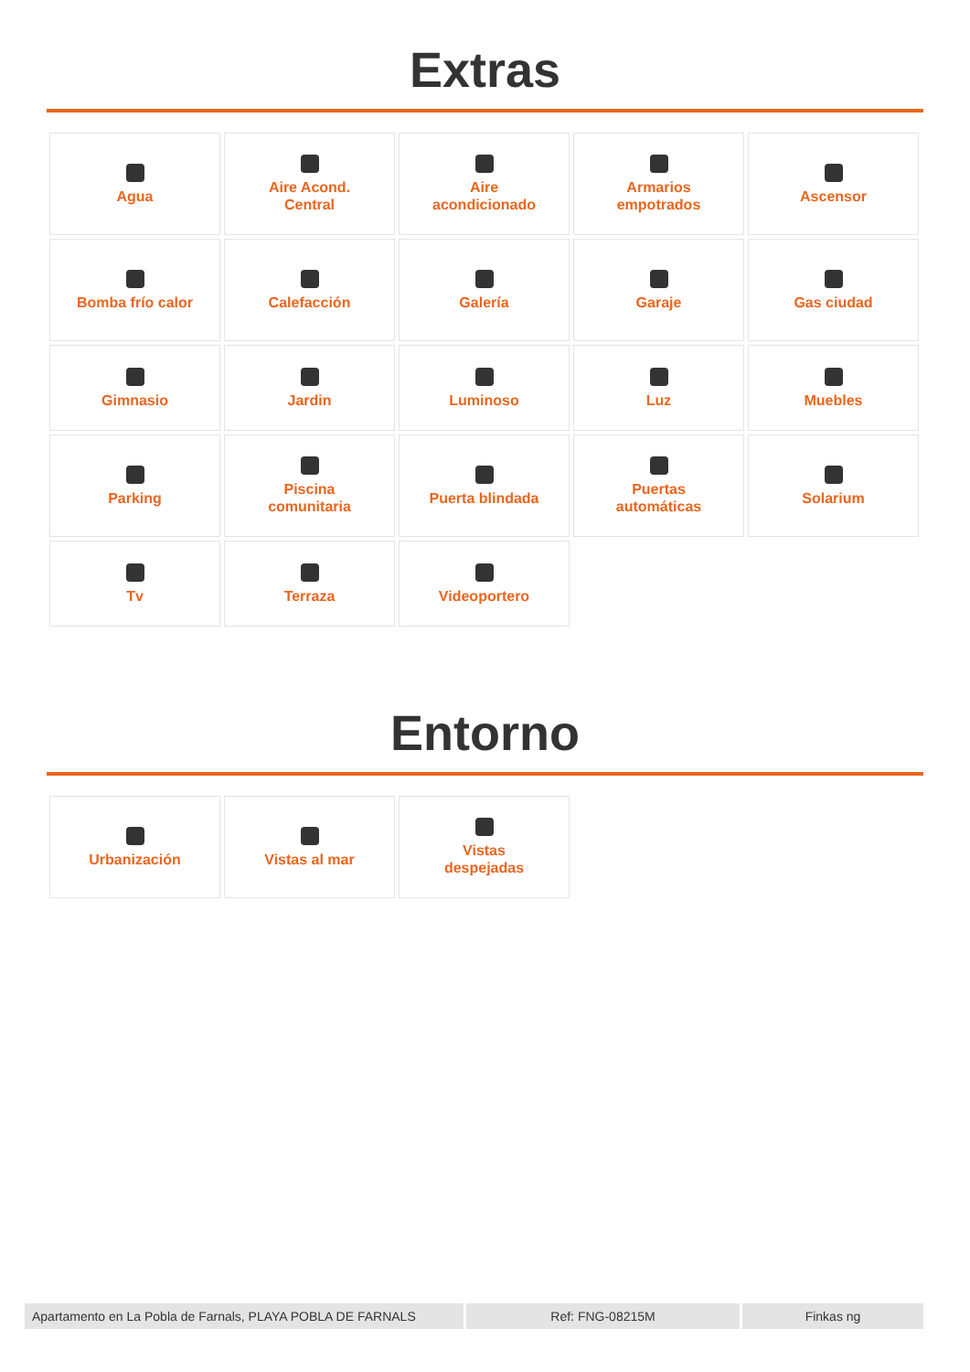Extras
Agua
Aire Acond.
Central
Aire
acondicionado
Armarios
empotrados
Ascensor
Bomba frío calor
Calefacción
Galería
Garaje
Gas ciudad
Gimnasio
Jardin
Luminoso
Luz
Muebles
Parking
Piscina
comunitaria
Puerta blindada
Puertas
automáticas
Solarium
Tv
Terraza
Videoportero
Entorno
Urbanización
Vistas al mar
Vistas
despejadas
Apartamento en La Pobla de Farnals, PLAYA POBLA DE FARNALS
Ref: FNG-08215M Finkas ng